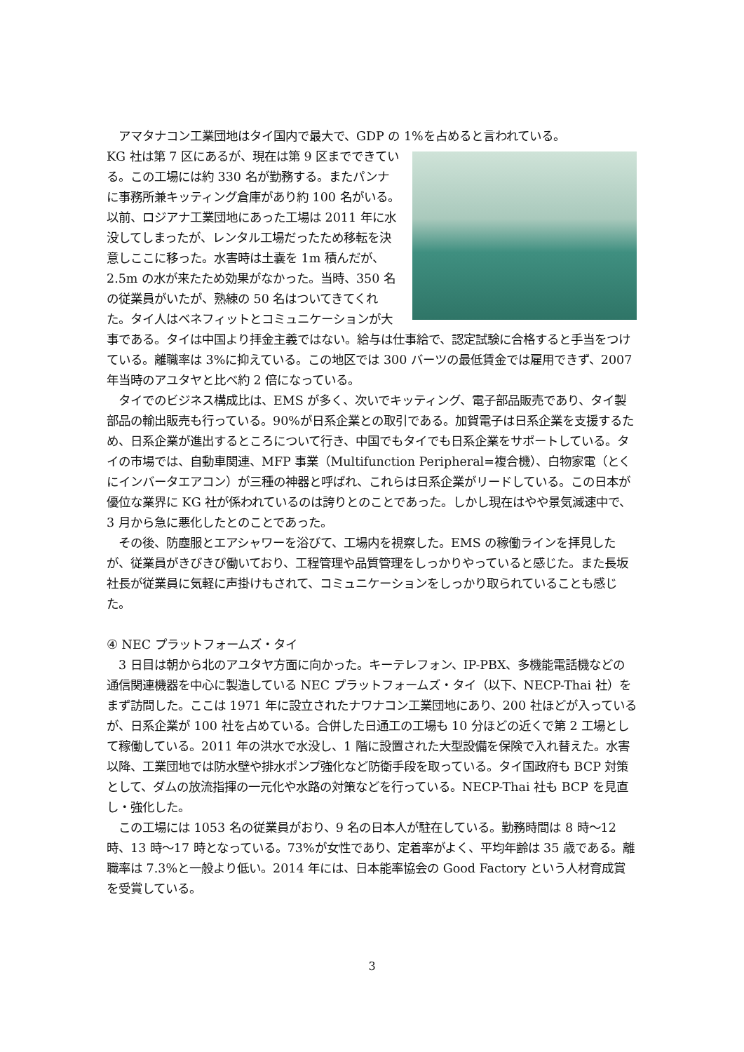アマタナコン工業団地はタイ国内で最大で、GDP の 1%を占めると言われている。
KG 社は第 7 区にあるが、現在は第 9 区までできている。この工場には約 330 名が勤務する。またパンナに事務所兼キッティング倉庫があり約 100 名がいる。以前、ロジアナ工業団地にあった工場は 2011 年に水没してしまったが、レンタル工場だったため移転を決意しここに移った。水害時は土嚢を 1m 積んだが、2.5m の水が来たため効果がなかった。当時、350 名の従業員がいたが、熟練の 50 名はついてきてくれた。タイ人はベネフィットとコミュニケーションが大事である。タイは中国より拝金主義ではない。給与は仕事給で、認定試験に合格すると手当をつけている。離職率は 3%に抑えている。この地区では 300 バーツの最低賃金では雇用できず、2007 年当時のアユタヤと比べ約 2 倍になっている。
　タイでのビジネス構成比は、EMS が多く、次いでキッティング、電子部品販売であり、タイ製部品の輸出販売も行っている。90%が日系企業との取引である。加賀電子は日系企業を支援するため、日系企業が進出するところについて行き、中国でもタイでも日系企業をサポートしている。タイの市場では、自動車関連、MFP 事業（Multifunction Peripheral=複合機）、白物家電（とくにインバータエアコン）が三種の神器と呼ばれ、これらは日系企業がリードしている。この日本が優位な業界に KG 社が係われているのは誇りとのことであった。しかし現在はやや景気減速中で、3 月から急に悪化したとのことであった。
　その後、防塵服とエアシャワーを浴びて、工場内を視察した。EMS の稼働ラインを拝見したが、従業員がきびきび働いており、工程管理や品質管理をしっかりやっていると感じた。また長坂社長が従業員に気軽に声掛けもされて、コミュニケーションをしっかり取られていることも感じた。
④ NEC プラットフォームズ・タイ
　3 日目は朝から北のアユタヤ方面に向かった。キーテレフォン、IP-PBX、多機能電話機などの通信関連機器を中心に製造している NEC プラットフォームズ・タイ（以下、NECP-Thai 社）をまず訪問した。ここは 1971 年に設立されたナワナコン工業団地にあり、200 社ほどが入っているが、日系企業が 100 社を占めている。合併した日通工の工場も 10 分ほどの近くで第 2 工場として稼働している。2011 年の洪水で水没し、1 階に設置された大型設備を保険で入れ替えた。水害以降、工業団地では防水壁や排水ポンプ強化など防衛手段を取っている。タイ国政府も BCP 対策として、ダムの放流指揮の一元化や水路の対策などを行っている。NECP-Thai 社も BCP を見直し・強化した。
　この工場には 1053 名の従業員がおり、9 名の日本人が駐在している。勤務時間は 8 時～12 時、13 時～17 時となっている。73%が女性であり、定着率がよく、平均年齢は 35 歳である。離職率は 7.3%と一般より低い。2014 年には、日本能率協会の Good Factory という人材育成賞を受賞している。
3